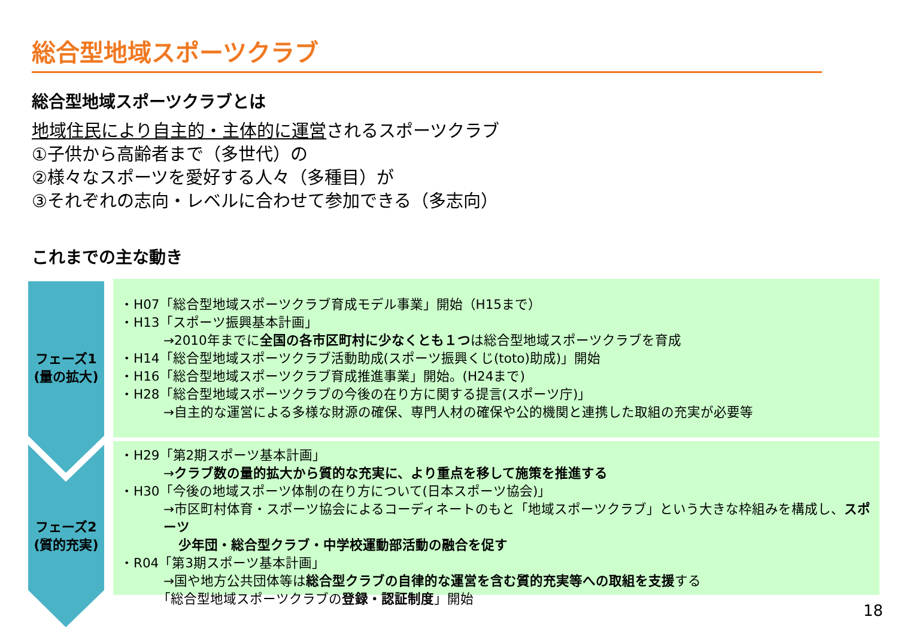総合型地域スポーツクラブ
総合型地域スポーツクラブとは
地域住民により自主的・主体的に運営されるスポーツクラブ
①子供から高齢者まで（多世代）の
②様々なスポーツを愛好する人々（多種目）が
③それぞれの志向・レベルに合わせて参加できる（多志向）
これまでの主な動き
フェーズ1
(量の拡大)
フェーズ2
(質的充実)
・H07「総合型地域スポーツクラブ育成モデル事業」開始（H15まで）
・H13「スポーツ振興基本計画」
→2010年までに全国の各市区町村に少なくとも１つは総合型地域スポーツクラブを育成
・H14「総合型地域スポーツクラブ活動助成(スポーツ振興くじ(toto)助成)」開始
・H16「総合型地域スポーツクラブ育成推進事業」開始。(H24まで)
・H28「総合型地域スポーツクラブの今後の在り方に関する提言(スポーツ庁)」
→自主的な運営による多様な財源の確保、専門人材の確保や公的機関と連携した取組の充実が必要等
・H29「第2期スポーツ基本計画」
→クラブ数の量的拡大から質的な充実に、より重点を移して施策を推進する
・H30「今後の地域スポーツ体制の在り方について(日本スポーツ協会)」
→市区町村体育・スポーツ協会によるコーディネートのもと「地域スポーツクラブ」という大きな枠組みを構成し、スポーツ
少年団・総合型クラブ・中学校運動部活動の融合を促す
・R04「第3期スポーツ基本計画」
→国や地方公共団体等は総合型クラブの自律的な運営を含む質的充実等への取組を支援する
「総合型地域スポーツクラブの登録・認証制度」開始
18